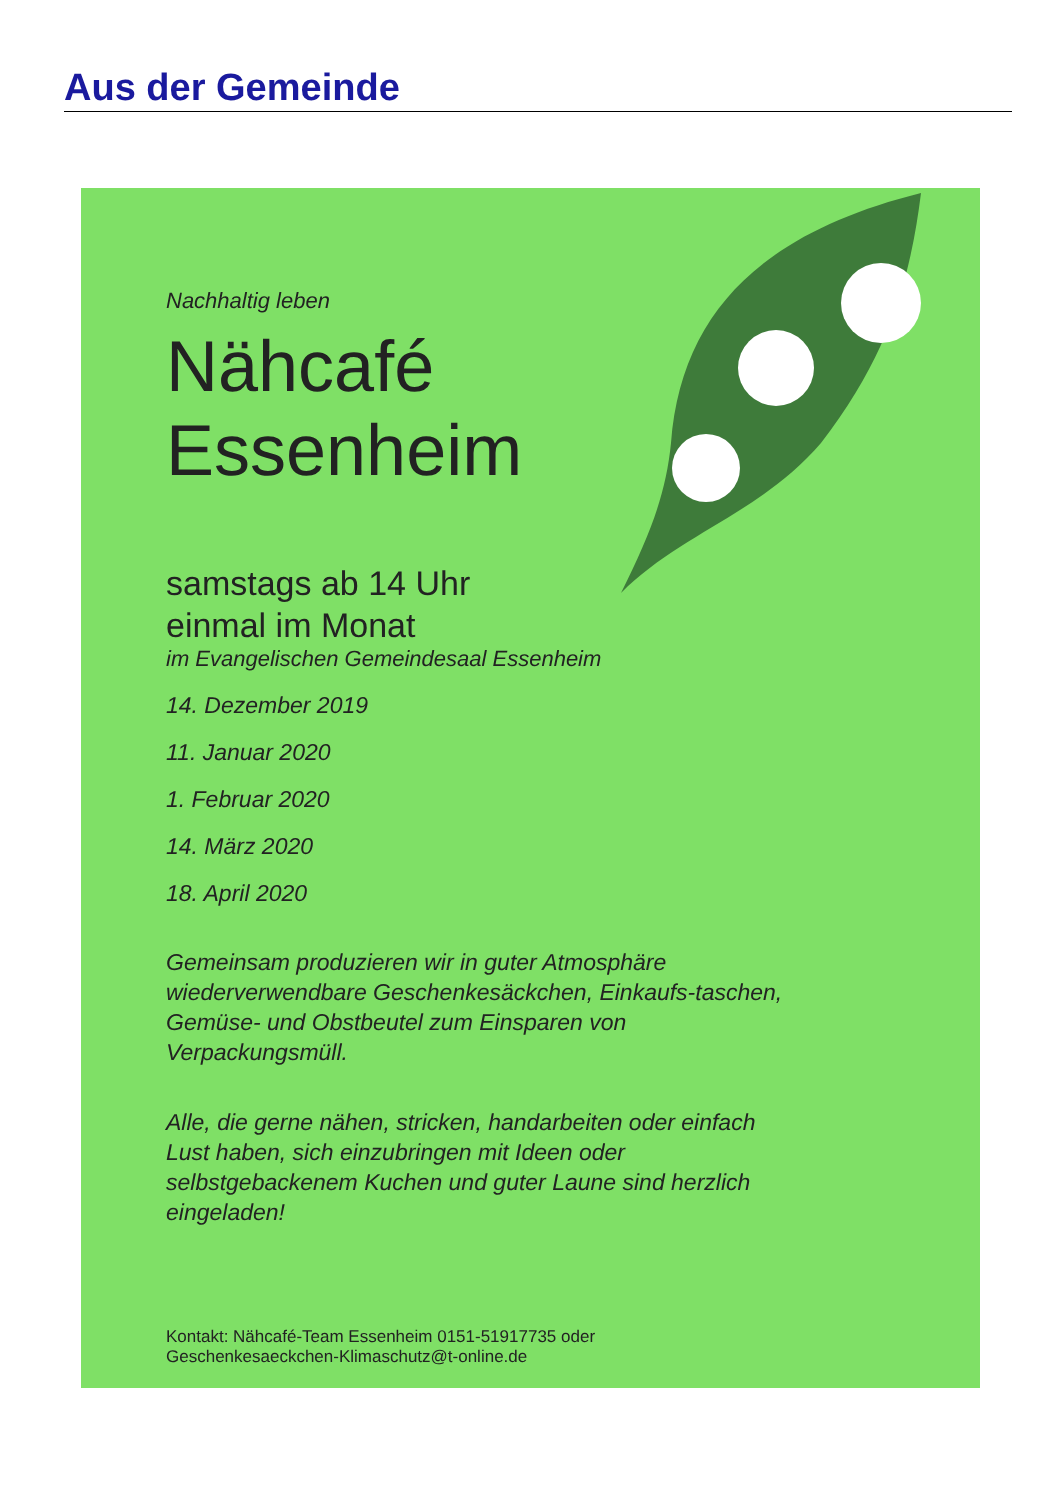Aus der Gemeinde
Nachhaltig leben
Nähcafé
Essenheim
samstags ab 14 Uhr
einmal im Monat
im Evangelischen Gemeindesaal Essenheim
14. Dezember 2019
11. Januar 2020
1. Februar 2020
14. März 2020
18. April 2020
Gemeinsam produzieren wir in guter Atmosphäre wiederverwendbare Geschenkesäckchen, Einkaufs-taschen, Gemüse- und Obstbeutel zum Einsparen von Verpackungsmüll.
Alle, die gerne nähen, stricken, handarbeiten oder einfach Lust haben, sich einzubringen mit Ideen oder selbstgebackenem Kuchen und guter Laune sind herzlich eingeladen!
Kontakt: Nähcafé-Team Essenheim 0151-51917735 oder
Geschenkesaeckchen-Klimaschutz@t-online.de